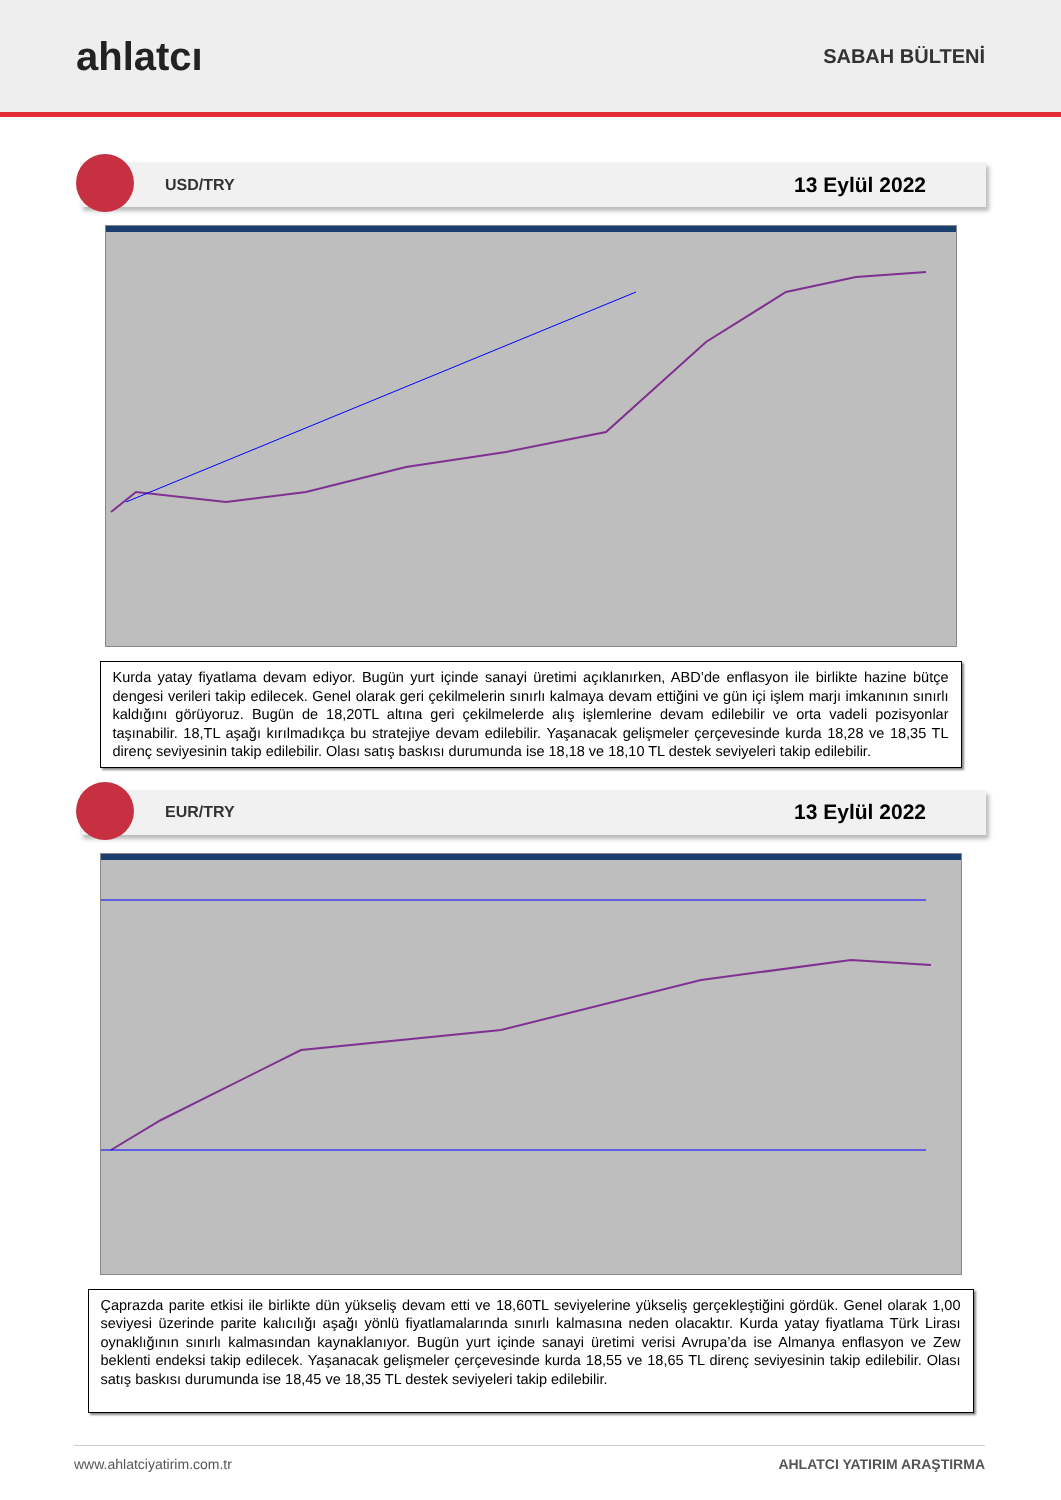ahlatcı
SABAH BÜLTENİ
USD/TRY 13 Eylül 2022
Kurda yatay fiyatlama devam ediyor. Bugün yurt içinde sanayi üretimi açıklanırken, ABD’de enflasyon ile birlikte hazine bütçe dengesi verileri takip edilecek. Genel olarak geri çekilmelerin sınırlı kalmaya devam ettiğini ve gün içi işlem marjı imkanının sınırlı kaldığını görüyoruz. Bugün de 18,20TL altına geri çekilmelerde alış işlemlerine devam edilebilir ve orta vadeli pozisyonlar taşınabilir. 18,TL aşağı kırılmadıkça bu stratejiye devam edilebilir. Yaşanacak gelişmeler çerçevesinde kurda 18,28 ve 18,35 TL direnç seviyesinin takip edilebilir. Olası satış baskısı durumunda ise 18,18 ve 18,10 TL destek seviyeleri takip edilebilir.
EUR/TRY 13 Eylül 2022
Çaprazda parite etkisi ile birlikte dün yükseliş devam etti ve 18,60TL seviyelerine yükseliş gerçekleştiğini gördük. Genel olarak 1,00 seviyesi üzerinde parite kalıcılığı aşağı yönlü fiyatlamalarında sınırlı kalmasına neden olacaktır. Kurda yatay fiyatlama Türk Lirası oynaklığının sınırlı kalmasından kaynaklanıyor. Bugün yurt içinde sanayi üretimi verisi Avrupa’da ise Almanya enflasyon ve Zew beklenti endeksi takip edilecek. Yaşanacak gelişmeler çerçevesinde kurda 18,55 ve 18,65 TL direnç seviyesinin takip edilebilir. Olası satış baskısı durumunda ise 18,45 ve 18,35 TL destek seviyeleri takip edilebilir.
www.ahlatciyatirim.com.tr AHLATCI YATIRIM ARAŞTIRMA